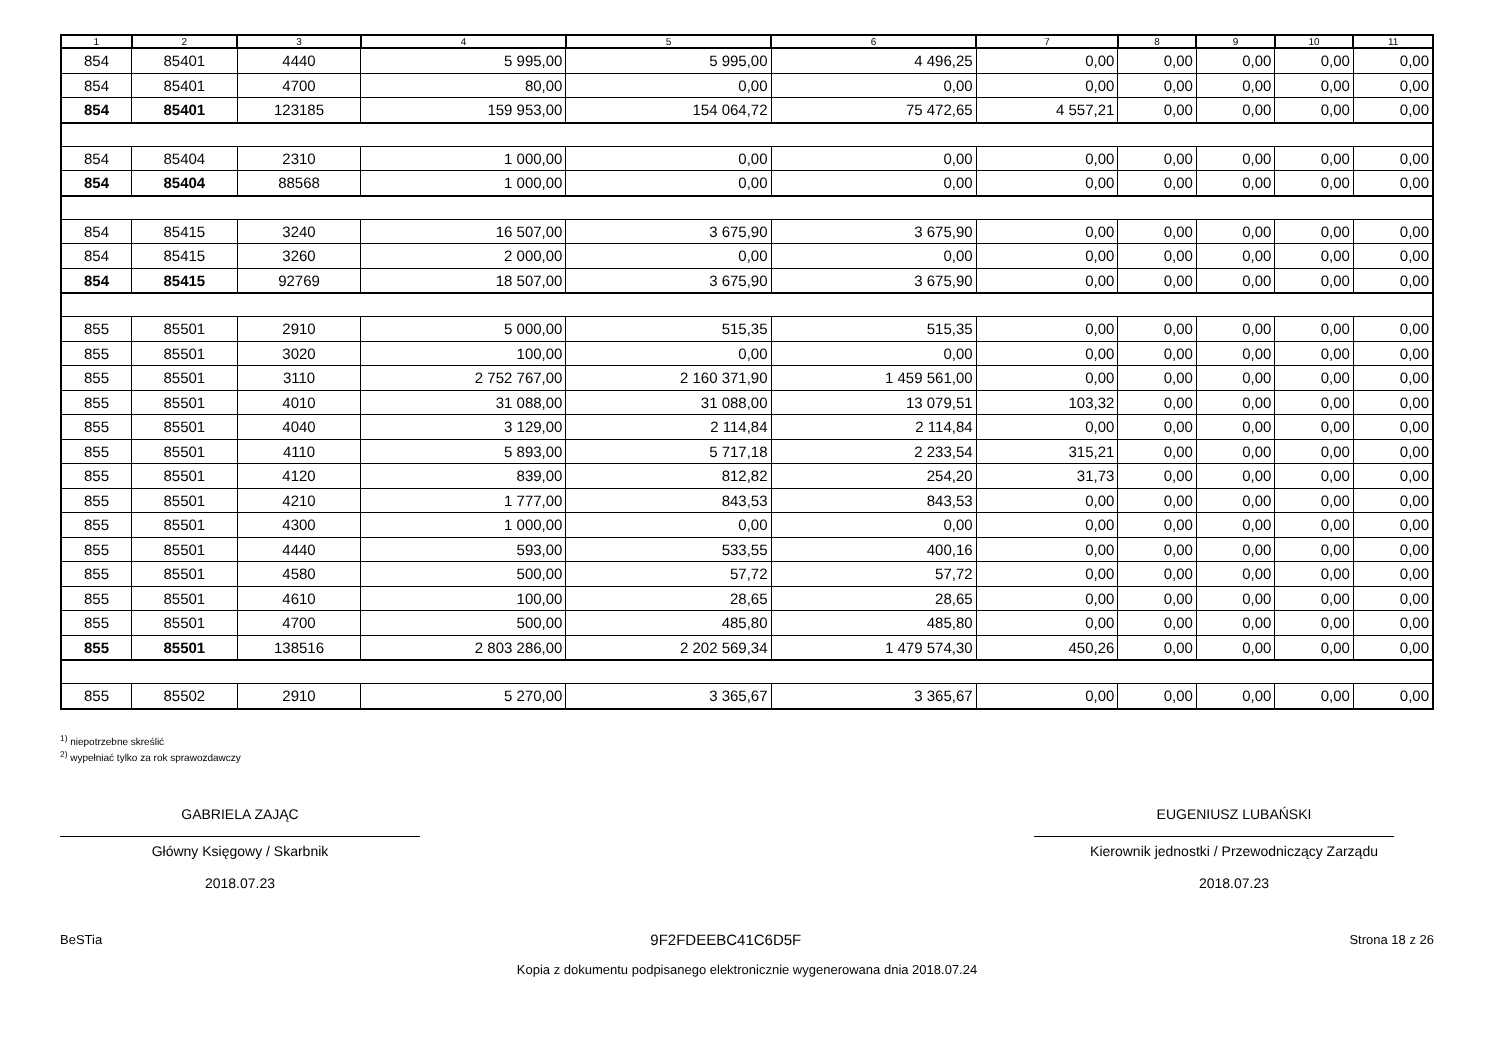| 1 | 2 | 3 | 4 | 5 | 6 | 7 | 8 | 9 | 10 | 11 |
| --- | --- | --- | --- | --- | --- | --- | --- | --- | --- | --- |
| 854 | 85401 | 4440 | 5 995,00 | 5 995,00 | 4 496,25 | 0,00 | 0,00 | 0,00 | 0,00 | 0,00 |
| 854 | 85401 | 4700 | 80,00 | 0,00 | 0,00 | 0,00 | 0,00 | 0,00 | 0,00 | 0,00 |
| 854 | 85401 | 123185 | 159 953,00 | 154 064,72 | 75 472,65 | 4 557,21 | 0,00 | 0,00 | 0,00 | 0,00 |
| 854 | 85404 | 2310 | 1 000,00 | 0,00 | 0,00 | 0,00 | 0,00 | 0,00 | 0,00 | 0,00 |
| 854 | 85404 | 88568 | 1 000,00 | 0,00 | 0,00 | 0,00 | 0,00 | 0,00 | 0,00 | 0,00 |
| 854 | 85415 | 3240 | 16 507,00 | 3 675,90 | 3 675,90 | 0,00 | 0,00 | 0,00 | 0,00 | 0,00 |
| 854 | 85415 | 3260 | 2 000,00 | 0,00 | 0,00 | 0,00 | 0,00 | 0,00 | 0,00 | 0,00 |
| 854 | 85415 | 92769 | 18 507,00 | 3 675,90 | 3 675,90 | 0,00 | 0,00 | 0,00 | 0,00 | 0,00 |
| 855 | 85501 | 2910 | 5 000,00 | 515,35 | 515,35 | 0,00 | 0,00 | 0,00 | 0,00 | 0,00 |
| 855 | 85501 | 3020 | 100,00 | 0,00 | 0,00 | 0,00 | 0,00 | 0,00 | 0,00 | 0,00 |
| 855 | 85501 | 3110 | 2 752 767,00 | 2 160 371,90 | 1 459 561,00 | 0,00 | 0,00 | 0,00 | 0,00 | 0,00 |
| 855 | 85501 | 4010 | 31 088,00 | 31 088,00 | 13 079,51 | 103,32 | 0,00 | 0,00 | 0,00 | 0,00 |
| 855 | 85501 | 4040 | 3 129,00 | 2 114,84 | 2 114,84 | 0,00 | 0,00 | 0,00 | 0,00 | 0,00 |
| 855 | 85501 | 4110 | 5 893,00 | 5 717,18 | 2 233,54 | 315,21 | 0,00 | 0,00 | 0,00 | 0,00 |
| 855 | 85501 | 4120 | 839,00 | 812,82 | 254,20 | 31,73 | 0,00 | 0,00 | 0,00 | 0,00 |
| 855 | 85501 | 4210 | 1 777,00 | 843,53 | 843,53 | 0,00 | 0,00 | 0,00 | 0,00 | 0,00 |
| 855 | 85501 | 4300 | 1 000,00 | 0,00 | 0,00 | 0,00 | 0,00 | 0,00 | 0,00 | 0,00 |
| 855 | 85501 | 4440 | 593,00 | 533,55 | 400,16 | 0,00 | 0,00 | 0,00 | 0,00 | 0,00 |
| 855 | 85501 | 4580 | 500,00 | 57,72 | 57,72 | 0,00 | 0,00 | 0,00 | 0,00 | 0,00 |
| 855 | 85501 | 4610 | 100,00 | 28,65 | 28,65 | 0,00 | 0,00 | 0,00 | 0,00 | 0,00 |
| 855 | 85501 | 4700 | 500,00 | 485,80 | 485,80 | 0,00 | 0,00 | 0,00 | 0,00 | 0,00 |
| 855 | 85501 | 138516 | 2 803 286,00 | 2 202 569,34 | 1 479 574,30 | 450,26 | 0,00 | 0,00 | 0,00 | 0,00 |
| 855 | 85502 | 2910 | 5 270,00 | 3 365,67 | 3 365,67 | 0,00 | 0,00 | 0,00 | 0,00 | 0,00 |
<sup>1)</sup> niepotrzebne skreślić
<sup>2)</sup> wypełniać tylko za rok sprawozdawczy
GABRIELA ZAJĄC
Główny Księgowy / Skarbnik
2018.07.23
EUGENIUSZ LUBAŃSKI
Kierownik jednostki / Przewodniczący Zarządu
2018.07.23
BeSTia 9F2FDEEBC41C6D5F Strona 18 z 26
Kopia z dokumentu podpisanego elektronicznie wygenerowana dnia 2018.07.24